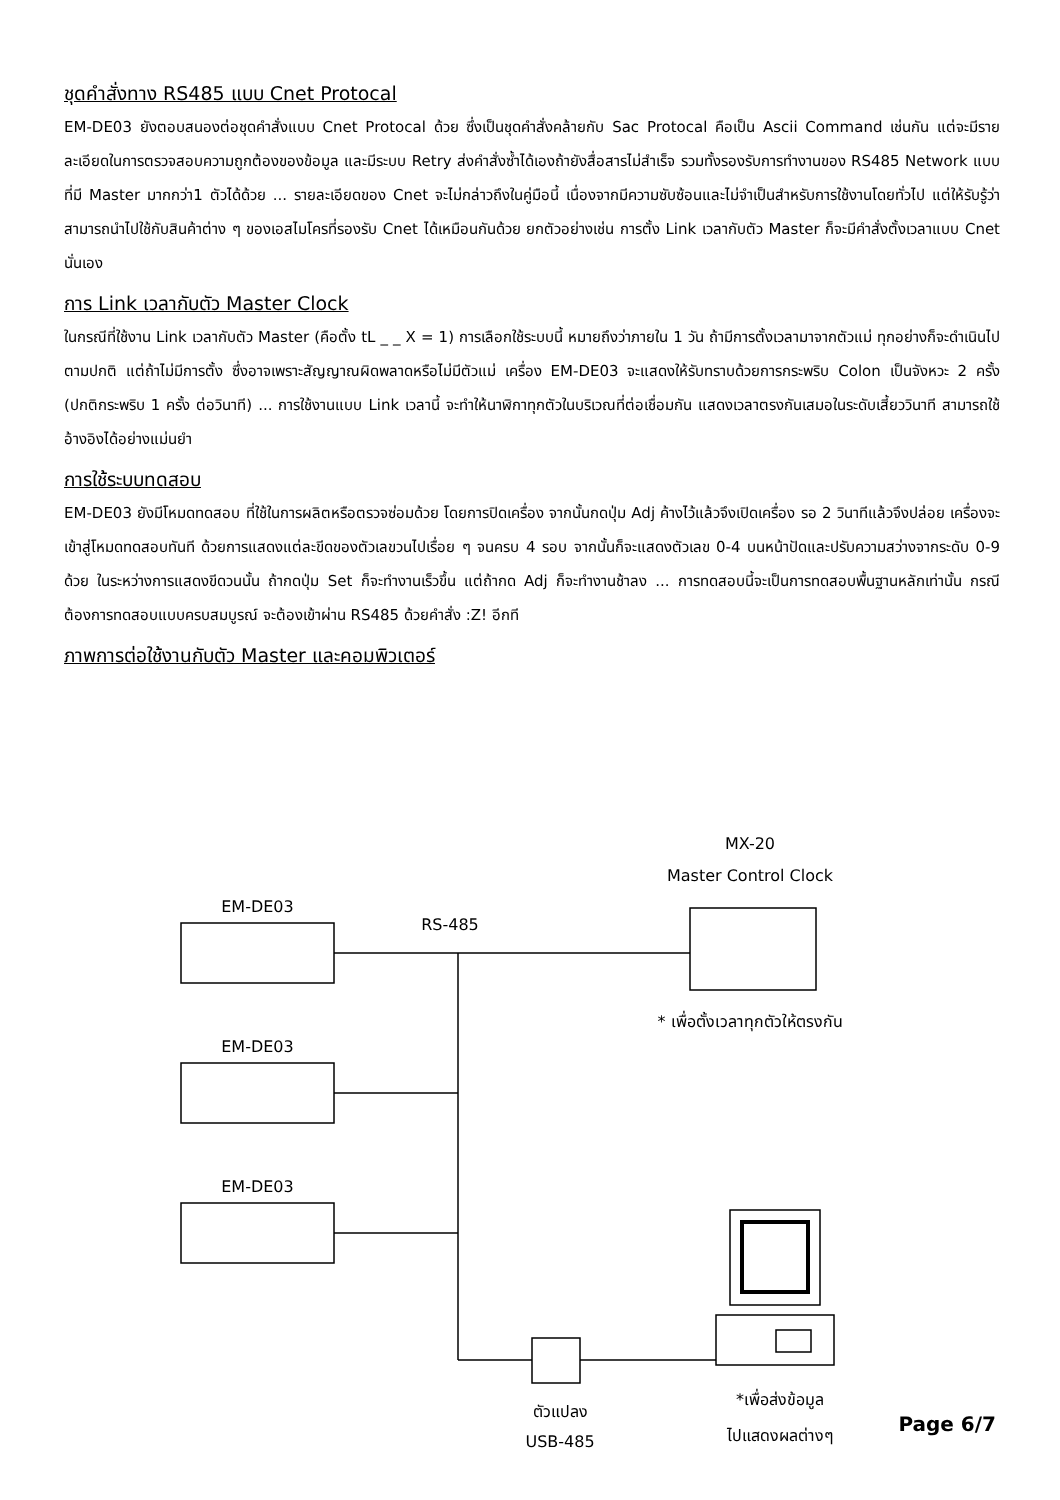ชุดคำสั่งทาง RS485 แบบ Cnet Protocal
EM-DE03 ยังตอบสนองต่อชุดคำสั่งแบบ Cnet Protocal ด้วย ซึ่งเป็นชุดคำสั่งคล้ายกับ Sac Protocal คือเป็น Ascii Command เช่นกัน แต่จะมีรายละเอียดในการตรวจสอบความถูกต้องของข้อมูล และมีระบบ Retry ส่งคำสั่งซ้ำได้เองถ้ายังสื่อสารไม่สำเร็จ รวมทั้งรองรับการทำงานของ RS485 Network แบบที่มี Master มากกว่า1 ตัวได้ด้วย ... รายละเอียดของ Cnet จะไม่กล่าวถึงในคู่มือนี้ เนื่องจากมีความซับซ้อนและไม่จำเป็นสำหรับการใช้งานโดยทั่วไป แต่ให้รับรู้ว่าสามารถนำไปใช้กับสินค้าต่าง ๆ ของเอสไมโครที่รองรับ Cnet ได้เหมือนกันด้วย ยกตัวอย่างเช่น การตั้ง Link เวลากับตัว Master ก็จะมีคำสั่งตั้งเวลาแบบ Cnet นั่นเอง
การ Link เวลากับตัว Master Clock
ในกรณีที่ใช้งาน Link เวลากับตัว Master (คือตั้ง tL _ _ X = 1) การเลือกใช้ระบบนี้ หมายถึงว่าภายใน 1 วัน ถ้ามีการตั้งเวลามาจากตัวแม่ ทุกอย่างก็จะดำเนินไปตามปกติ แต่ถ้าไม่มีการตั้ง ซึ่งอาจเพราะสัญญาณผิดพลาดหรือไม่มีตัวแม่ เครื่อง EM-DE03 จะแสดงให้รับทราบด้วยการกระพริบ Colon เป็นจังหวะ 2 ครั้ง (ปกติกระพริบ 1 ครั้ง ต่อวินาที) ... การใช้งานแบบ Link เวลานี้ จะทำให้นาฬิกาทุกตัวในบริเวณที่ต่อเชื่อมกัน แสดงเวลาตรงกันเสมอในระดับเสี้ยววินาที สามารถใช้อ้างอิงได้อย่างแม่นยำ
การใช้ระบบทดสอบ
EM-DE03 ยังมีโหมดทดสอบ ที่ใช้ในการผลิตหรือตรวจซ่อมด้วย โดยการปิดเครื่อง จากนั้นกดปุ่ม Adj ค้างไว้แล้วจึงเปิดเครื่อง รอ 2 วินาทีแล้วจึงปล่อย เครื่องจะเข้าสู่โหมดทดสอบทันที ด้วยการแสดงแต่ละขีดของตัวเลขวนไปเรื่อย ๆ จนครบ 4 รอบ จากนั้นก็จะแสดงตัวเลข 0-4 บนหน้าปัดและปรับความสว่างจากระดับ 0-9 ด้วย ในระหว่างการแสดงขีดวนนั้น ถ้ากดปุ่ม Set ก็จะทำงานเร็วขึ้น แต่ถ้ากด Adj ก็จะทำงานช้าลง ... การทดสอบนี้จะเป็นการทดสอบพื้นฐานหลักเท่านั้น กรณีต้องการทดสอบแบบครบสมบูรณ์ จะต้องเข้าผ่าน RS485 ด้วยคำสั่ง :Z! อีกที
ภาพการต่อใช้งานกับตัว Master และคอมพิวเตอร์
MX-20
Master Control Clock
EM-DE03
RS-485
* เพื่อตั้งเวลาทุกตัวให้ตรงกัน
EM-DE03
EM-DE03
ตัวแปลง
USB-485
*เพื่อส่งข้อมูล
ไปแสดงผลต่างๆ
Page 6/7